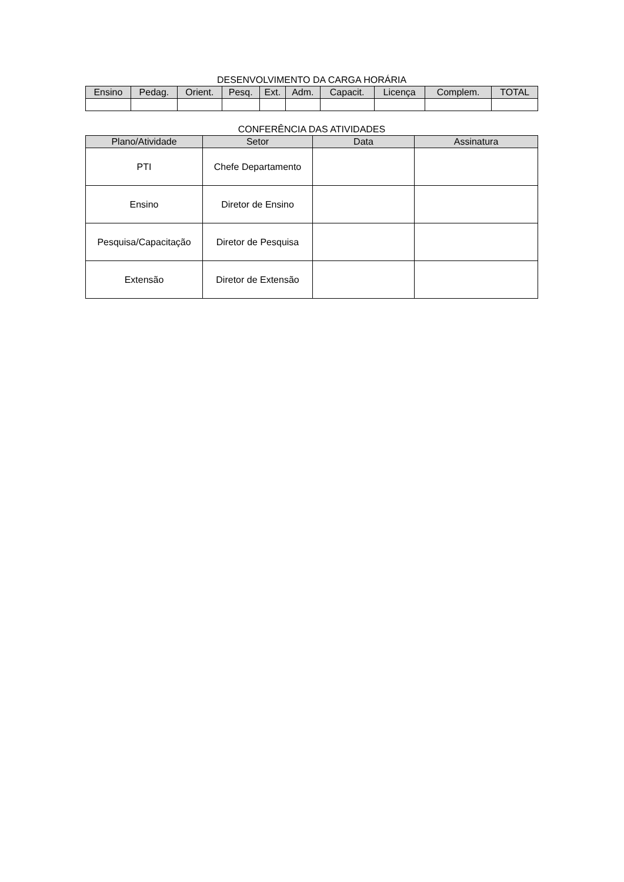DESENVOLVIMENTO DA CARGA HORÁRIA
| Ensino | Pedag. | Orient. | Pesq. | Ext. | Adm. | Capacit. | Licença | Complem. | TOTAL |
| --- | --- | --- | --- | --- | --- | --- | --- | --- | --- |
CONFERÊNCIA DAS ATIVIDADES
| Plano/Atividade | Setor | Data | Assinatura |
| --- | --- | --- | --- |
| PTI | Chefe Departamento | | |
| Ensino | Diretor de Ensino | | |
| Pesquisa/Capacitação | Diretor de Pesquisa | | |
| Extensão | Diretor de Extensão | | |